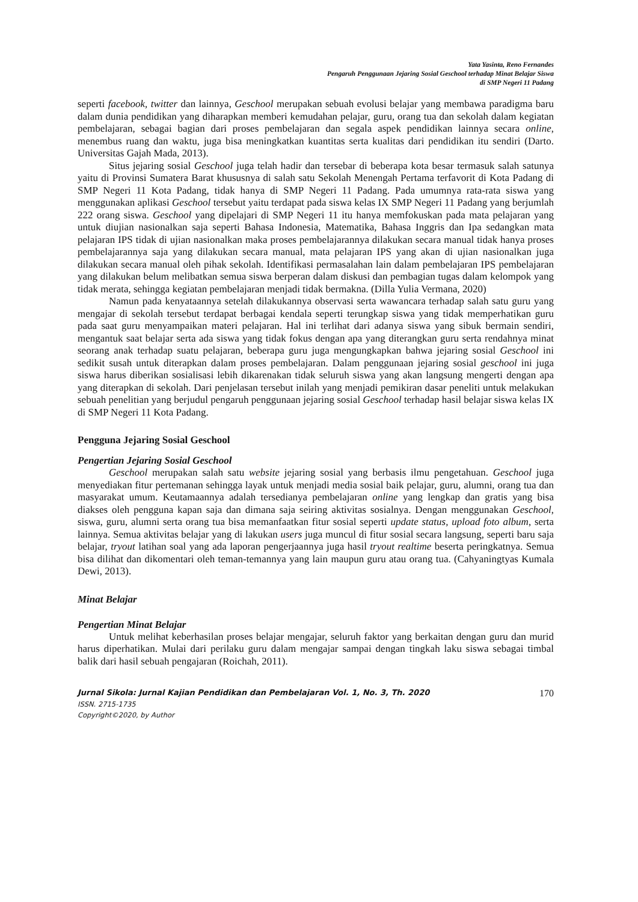Yata Yasinta, Reno Fernandes
Pengaruh Penggunaan Jejaring Sosial Geschool terhadap Minat Belajar Siswa
di SMP Negeri 11 Padang
seperti facebook, twitter dan lainnya, Geschool merupakan sebuah evolusi belajar yang membawa paradigma baru dalam dunia pendidikan yang diharapkan memberi kemudahan pelajar, guru, orang tua dan sekolah dalam kegiatan pembelajaran, sebagai bagian dari proses pembelajaran dan segala aspek pendidikan lainnya secara online, menembus ruang dan waktu, juga bisa meningkatkan kuantitas serta kualitas dari pendidikan itu sendiri (Darto. Universitas Gajah Mada, 2013).
Situs jejaring sosial Geschool juga telah hadir dan tersebar di beberapa kota besar termasuk salah satunya yaitu di Provinsi Sumatera Barat khususnya di salah satu Sekolah Menengah Pertama terfavorit di Kota Padang di SMP Negeri 11 Kota Padang, tidak hanya di SMP Negeri 11 Padang. Pada umumnya rata-rata siswa yang menggunakan aplikasi Geschool tersebut yaitu terdapat pada siswa kelas IX SMP Negeri 11 Padang yang berjumlah 222 orang siswa. Geschool yang dipelajari di SMP Negeri 11 itu hanya memfokuskan pada mata pelajaran yang untuk diujian nasionalkan saja seperti Bahasa Indonesia, Matematika, Bahasa Inggris dan Ipa sedangkan mata pelajaran IPS tidak di ujian nasionalkan maka proses pembelajarannya dilakukan secara manual tidak hanya proses pembelajarannya saja yang dilakukan secara manual, mata pelajaran IPS yang akan di ujian nasionalkan juga dilakukan secara manual oleh pihak sekolah. Identifikasi permasalahan lain dalam pembelajaran IPS pembelajaran yang dilakukan belum melibatkan semua siswa berperan dalam diskusi dan pembagian tugas dalam kelompok yang tidak merata, sehingga kegiatan pembelajaran menjadi tidak bermakna. (Dilla Yulia Vermana, 2020)
Namun pada kenyataannya setelah dilakukannya observasi serta wawancara terhadap salah satu guru yang mengajar di sekolah tersebut terdapat berbagai kendala seperti terungkap siswa yang tidak memperhatikan guru pada saat guru menyampaikan materi pelajaran. Hal ini terlihat dari adanya siswa yang sibuk bermain sendiri, mengantuk saat belajar serta ada siswa yang tidak fokus dengan apa yang diterangkan guru serta rendahnya minat seorang anak terhadap suatu pelajaran, beberapa guru juga mengungkapkan bahwa jejaring sosial Geschool ini sedikit susah untuk diterapkan dalam proses pembelajaran. Dalam penggunaan jejaring sosial geschool ini juga siswa harus diberikan sosialisasi lebih dikarenakan tidak seluruh siswa yang akan langsung mengerti dengan apa yang diterapkan di sekolah. Dari penjelasan tersebut inilah yang menjadi pemikiran dasar peneliti untuk melakukan sebuah penelitian yang berjudul pengaruh penggunaan jejaring sosial Geschool terhadap hasil belajar siswa kelas IX di SMP Negeri 11 Kota Padang.
Pengguna Jejaring Sosial Geschool
Pengertian Jejaring Sosial Geschool
Geschool merupakan salah satu website jejaring sosial yang berbasis ilmu pengetahuan. Geschool juga menyediakan fitur pertemanan sehingga layak untuk menjadi media sosial baik pelajar, guru, alumni, orang tua dan masyarakat umum. Keutamaannya adalah tersedianya pembelajaran online yang lengkap dan gratis yang bisa diakses oleh pengguna kapan saja dan dimana saja seiring aktivitas sosialnya. Dengan menggunakan Geschool, siswa, guru, alumni serta orang tua bisa memanfaatkan fitur sosial seperti update status, upload foto album, serta lainnya. Semua aktivitas belajar yang di lakukan users juga muncul di fitur sosial secara langsung, seperti baru saja belajar, tryout latihan soal yang ada laporan pengerjaannya juga hasil tryout realtime beserta peringkatnya. Semua bisa dilihat dan dikomentari oleh teman-temannya yang lain maupun guru atau orang tua. (Cahyaningtyas Kumala Dewi, 2013).
Minat Belajar
Pengertian Minat Belajar
Untuk melihat keberhasilan proses belajar mengajar, seluruh faktor yang berkaitan dengan guru dan murid harus diperhatikan. Mulai dari perilaku guru dalam mengajar sampai dengan tingkah laku siswa sebagai timbal balik dari hasil sebuah pengajaran (Roichah, 2011).
Jurnal Sikola: Jurnal Kajian Pendidikan dan Pembelajaran Vol. 1, No. 3, Th. 2020 170
ISSN. 2715-1735
Copyright©2020, by Author